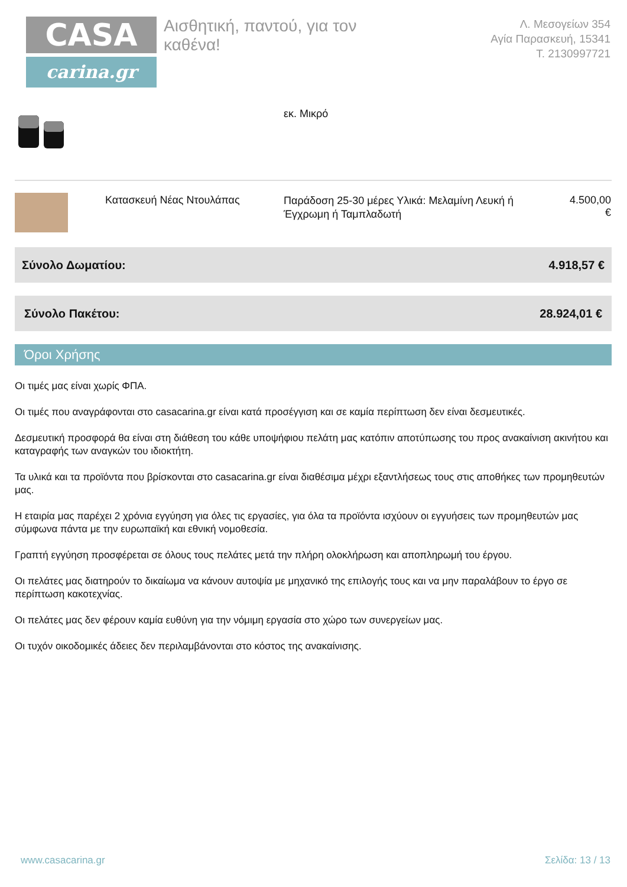CASA
carina.gr
Αισθητική, παντού, για τον καθένα!
Λ. Μεσογείων 354
Αγία Παρασκευή, 15341
Τ. 2130997721
| | | εκ. Μικρό | |
| | Κατασκευή Νέας Ντουλάπας | Παράδοση 25-30 μέρες Υλικά: Μελαμίνη Λευκή ή Έγχρωμη ή Ταμπλαδωτή | 4.500,00 € |
Σύνολο Δωματίου: 4.918,57 €
Σύνολο Πακέτου: 28.924,01 €
Όροι Χρήσης
Οι τιμές μας είναι χωρίς ΦΠΑ.
Οι τιμές που αναγράφονται στο casacarina.gr είναι κατά προσέγγιση και σε καμία περίπτωση δεν είναι δεσμευτικές.
Δεσμευτική προσφορά θα είναι στη διάθεση του κάθε υποψήφιου πελάτη μας κατόπιν αποτύπωσης του προς ανακαίνιση ακινήτου και καταγραφής των αναγκών του ιδιοκτήτη.
Τα υλικά και τα προϊόντα που βρίσκονται στο casacarina.gr είναι διαθέσιμα μέχρι εξαντλήσεως τους στις αποθήκες των προμηθευτών μας.
Η εταιρία μας παρέχει 2 χρόνια εγγύηση για όλες τις εργασίες, για όλα τα προϊόντα ισχύουν οι εγγυήσεις των προμηθευτών μας σύμφωνα πάντα με την ευρωπαϊκή και εθνική νομοθεσία.
Γραπτή εγγύηση προσφέρεται σε όλους τους πελάτες μετά την πλήρη ολοκλήρωση και αποπληρωμή του έργου.
Οι πελάτες μας διατηρούν το δικαίωμα να κάνουν αυτοψία με μηχανικό της επιλογής τους και να μην παραλάβουν το έργο σε περίπτωση κακοτεχνίας.
Οι πελάτες μας δεν φέρουν καμία ευθύνη για την νόμιμη εργασία στο χώρο των συνεργείων μας.
Οι τυχόν οικοδομικές άδειες δεν περιλαμβάνονται στο κόστος της ανακαίνισης.
www.casacarina.gr Σελίδα: 13 / 13